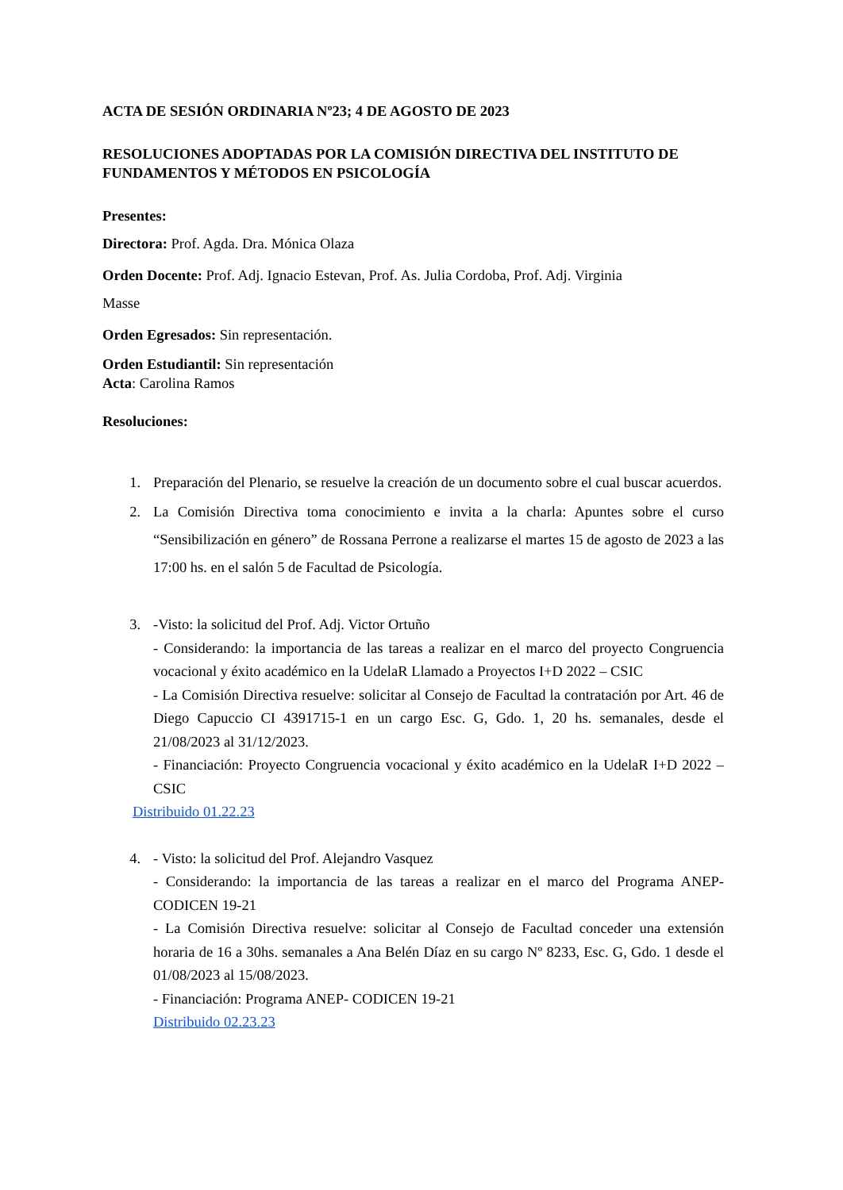ACTA DE SESIÓN ORDINARIA Nº23; 4 DE AGOSTO DE 2023
RESOLUCIONES ADOPTADAS POR LA COMISIÓN DIRECTIVA DEL INSTITUTO DE FUNDAMENTOS Y MÉTODOS EN PSICOLOGÍA
Presentes:
Directora: Prof. Agda. Dra. Mónica Olaza
Orden Docente: Prof. Adj. Ignacio Estevan, Prof. As. Julia Cordoba, Prof. Adj. Virginia
Masse
Orden Egresados: Sin representación.
Orden Estudiantil: Sin representación
Acta: Carolina Ramos
Resoluciones:
1. Preparación del Plenario, se resuelve la creación de un documento sobre el cual buscar acuerdos.
2. La Comisión Directiva toma conocimiento e invita a la charla: Apuntes sobre el curso “Sensibilización en género” de Rossana Perrone a realizarse el martes 15 de agosto de 2023 a las 17:00 hs. en el salón 5 de Facultad de Psicología.
3. -Visto: la solicitud del Prof. Adj. Victor Ortuño
- Considerando: la importancia de las tareas a realizar en el marco del proyecto Congruencia vocacional y éxito académico en la UdelaR Llamado a Proyectos I+D 2022 – CSIC
- La Comisión Directiva resuelve: solicitar al Consejo de Facultad la contratación por Art. 46 de Diego Capuccio CI 4391715-1 en un cargo Esc. G, Gdo. 1, 20 hs. semanales, desde el 21/08/2023 al 31/12/2023.
- Financiación: Proyecto Congruencia vocacional y éxito académico en la UdelaR I+D 2022 – CSIC
Distribuido 01.22.23
4. - Visto: la solicitud del Prof. Alejandro Vasquez
- Considerando: la importancia de las tareas a realizar en el marco del Programa ANEP-CODICEN 19-21
- La Comisión Directiva resuelve: solicitar al Consejo de Facultad conceder una extensión horaria de 16 a 30hs. semanales a Ana Belén Díaz en su cargo Nº 8233, Esc. G, Gdo. 1 desde el 01/08/2023 al 15/08/2023.
- Financiación: Programa ANEP- CODICEN 19-21
Distribuido 02.23.23